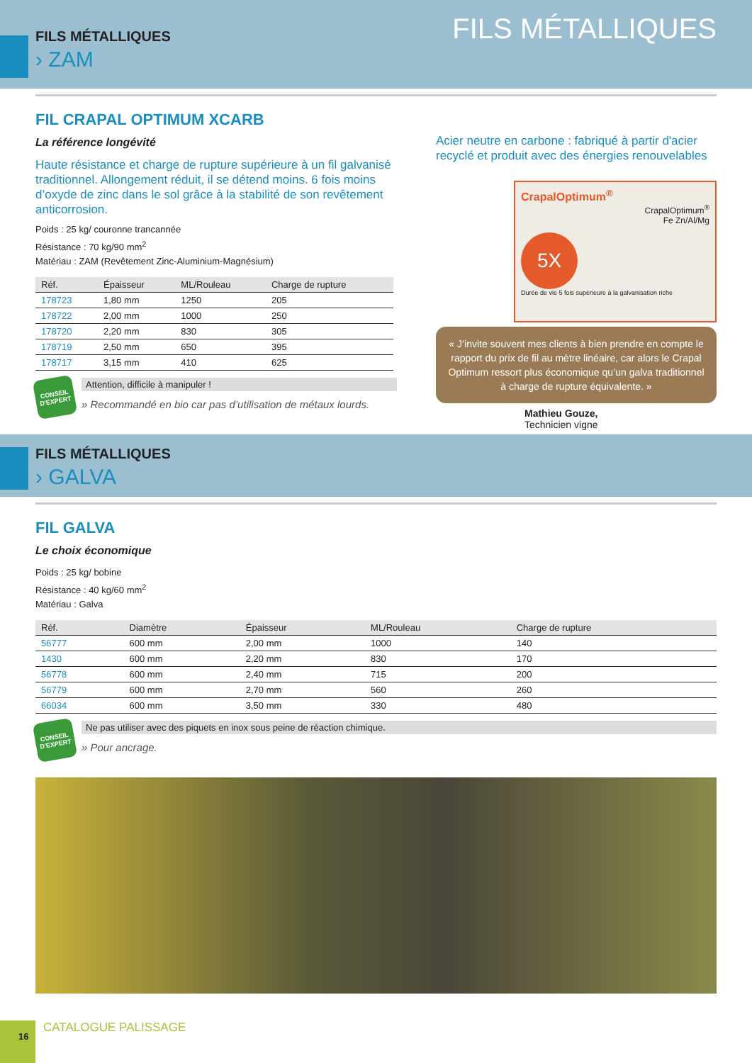FILS MÉTALLIQUES
FILS MÉTALLIQUES
› ZAM
FIL CRAPAL OPTIMUM XCARB
La référence longévité
Haute résistance et charge de rupture supérieure à un fil galvanisé traditionnel. Allongement réduit, il se détend moins. 6 fois moins d’oxyde de zinc dans le sol grâce à la stabilité de son revêtement anticorrosion.
Poids : 25 kg/ couronne trancannée
Résistance : 70 kg/90 mm<sup>2</sup>
Matériau : ZAM (Revêtement Zinc-Aluminium-Magnésium)
| Réf. | Épaisseur | ML/Rouleau | Charge de rupture |
| --- | --- | --- | --- |
| 178723 | 1,80 mm | 1250 | 205 |
| 178722 | 2,00 mm | 1000 | 250 |
| 178720 | 2,20 mm | 830 | 305 |
| 178719 | 2,50 mm | 650 | 395 |
| 178717 | 3,15 mm | 410 | 625 |
CONSEIL D'EXPERT
Attention, difficile à manipuler !
» Recommandé en bio car pas d’utilisation de métaux lourds.
Acier neutre en carbone : fabriqué à partir d'acier recyclé et produit avec des énergies renouvelables
CrapalOptimum<sup>®</sup>
CrapalOptimum<sup>®</sup>
Fe Zn/Al/Mg
5X
Durée de vie 5 fois supérieure à la galvanisation riche
« J’invite souvent mes clients à bien prendre en compte le rapport du prix de fil au mètre linéaire, car alors le Crapal Optimum ressort plus économique qu’un galva traditionnel à charge de rupture équivalente. »
Mathieu Gouze,
Technicien vigne
FILS MÉTALLIQUES
› GALVA
FIL GALVA
Le choix économique
Poids : 25 kg/ bobine
Résistance : 40 kg/60 mm<sup>2</sup>
Matériau : Galva
| Réf. | Diamètre | Épaisseur | ML/Rouleau | Charge de rupture |
| --- | --- | --- | --- | --- |
| 56777 | 600 mm | 2,00 mm | 1000 | 140 |
| 1430 | 600 mm | 2,20 mm | 830 | 170 |
| 56778 | 600 mm | 2,40 mm | 715 | 200 |
| 56779 | 600 mm | 2,70 mm | 560 | 260 |
| 66034 | 600 mm | 3,50 mm | 330 | 480 |
CONSEIL D'EXPERT
Ne pas utiliser avec des piquets en inox sous peine de réaction chimique.
» Pour ancrage.
16
CATALOGUE PALISSAGE